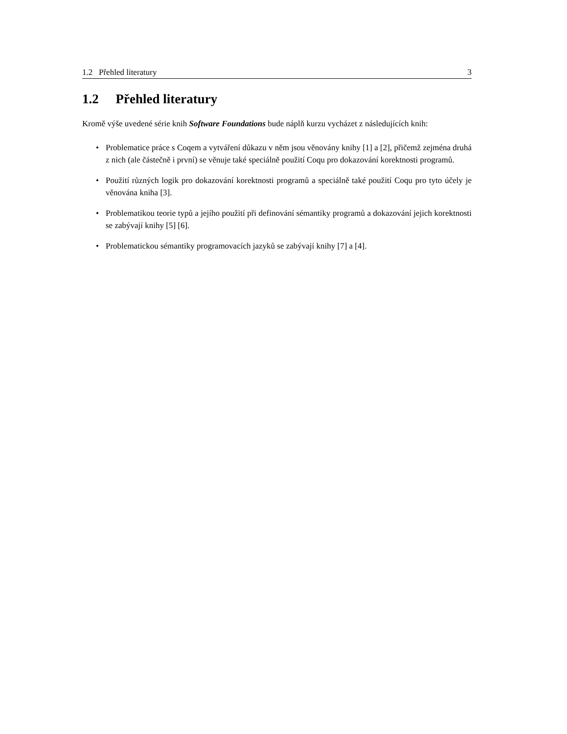1.2 Přehled literatury 3
1.2 Přehled literatury
Kromě výše uvedené série knih Software Foundations bude náplň kurzu vycházet z následujících knih:
• Problematice práce s Coqem a vytváření důkazu v něm jsou věnovány knihy [1] a [2], přičemž zejména druhá z nich (ale částečně i první) se věnuje také speciálně použití Coqu pro dokazování korektnosti programů.
• Použití různých logik pro dokazování korektnosti programů a speciálně také použití Coqu pro tyto účely je věnována kniha [3].
• Problematikou teorie typů a jejího použití při definování sémantiky programů a dokazování jejich korektnosti se zabývají knihy [5] [6].
• Problematickou sémantiky programovacích jazyků se zabývají knihy [7] a [4].